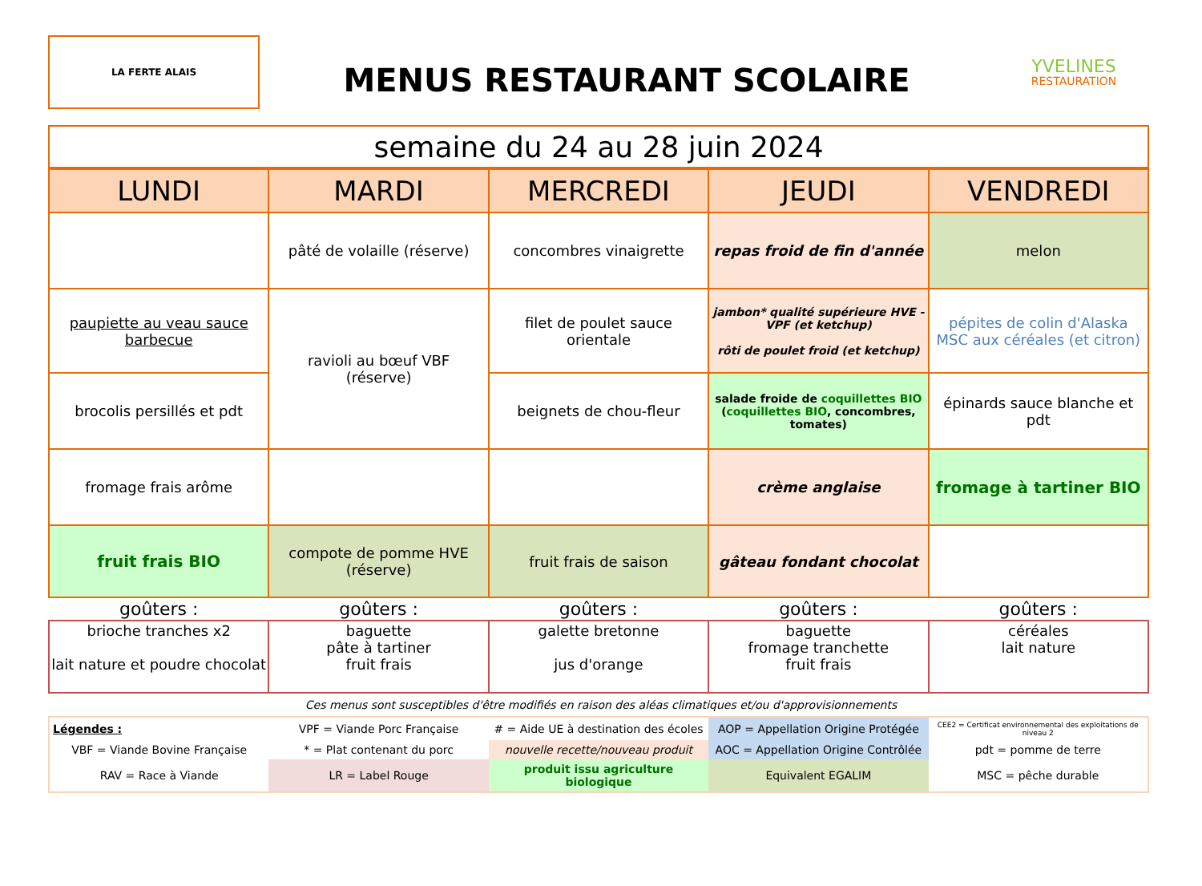LA FERTE ALAIS
MENUS RESTAURANT SCOLAIRE
YVELINES
RESTAURATION
| semaine du 24 au 28 juin 2024 |
| LUNDI | MARDI | MERCREDI | JEUDI | VENDREDI |
| --- | --- | --- | --- | --- |
| | pâté de volaille (réserve) | concombres vinaigrette | repas froid de fin d'année | melon |
| paupiette au veau sauce barbecue | ravioli au bœuf VBF (réserve) | filet de poulet sauce orientale | jambon* qualité supérieure HVE - VPF (et ketchup) rôti de poulet froid (et ketchup) | pépites de colin d'Alaska MSC aux céréales (et citron) |
| brocolis persillés et pdt | | beignets de chou-fleur | salade froide de coquillettes BIO ( coquillettes BIO , concombres, tomates) | épinards sauce blanche et pdt |
| fromage frais arôme | | | crème anglaise | fromage à tartiner BIO |
| fruit frais BIO | compote de pomme HVE (réserve) | fruit frais de saison | gâteau fondant chocolat | |
| goûters : | goûters : | goûters : | goûters : | goûters : |
| brioche tranches x2 lait nature et poudre chocolat | baguette pâte à tartiner fruit frais | galette bretonne jus d'orange | baguette fromage tranchette fruit frais | céréales lait nature |
Ces menus sont susceptibles d'être modifiés en raison des aléas climatiques et/ou d'approvisionnements
| Légendes : | VPF = Viande Porc Française | # = Aide UE à destination des écoles | AOP = Appellation Origine Protégée | CEE2 = Certificat environnemental des exploitations de niveau 2 |
| VBF = Viande Bovine Française | * = Plat contenant du porc | nouvelle recette/nouveau produit | AOC = Appellation Origine Contrôlée | pdt = pomme de terre |
| RAV = Race à Viande | LR = Label Rouge | produit issu agriculture biologique | Equivalent EGALIM | MSC = pêche durable |